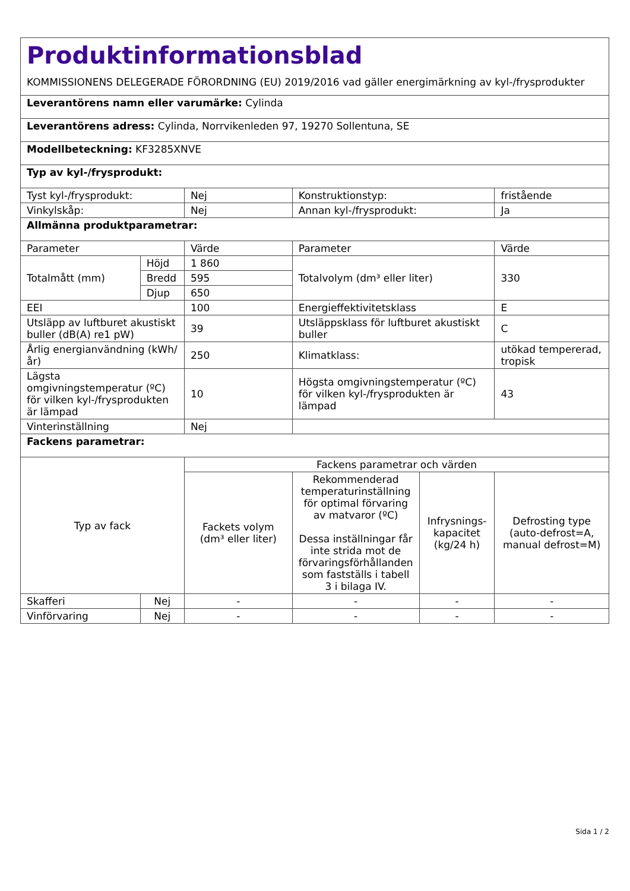| Produktinformationsblad KOMMISSIONENS DELEGERADE FÖRORDNING (EU) 2019/2016 vad gäller energimärkning av kyl-/frysprodukter | | | | | |
| Leverantörens namn eller varumärke: Cylinda | | | | | |
| Leverantörens adress: Cylinda, Norrvikenleden 97, 19270 Sollentuna, SE | | | | | |
| Modellbeteckning: KF3285XNVE | | | | | |
| Typ av kyl-/frysprodukt: | | | | | |
| Tyst kyl-/frysprodukt: | | Nej | Konstruktionstyp: | | fristående |
| Vinkylskåp: | | Nej | Annan kyl-/frysprodukt: | | Ja |
| Allmänna produktparametrar: | | | | | |
| Parameter | | Värde | Parameter | | Värde |
| Totalmått (mm) | Höjd | 1 860 | Totalvolym (dm³ eller liter) | | 330 |
| | Bredd | 595 | | | |
| | Djup | 650 | | | |
| EEI | | 100 | Energieffektivitetsklass | | E |
| Utsläpp av luftburet akustiskt buller (dB(A) re1 pW) | | 39 | Utsläppsklass för luftburet akustiskt buller | | C |
| Årlig energianvändning (kWh/år) | | 250 | Klimatklass: | | utökad tempererad, tropisk |
| Lägsta omgivningstemperatur (ºC) för vilken kyl-/frysprodukten är lämpad | | 10 | Högsta omgivningstemperatur (ºC) för vilken kyl-/frysprodukten är lämpad | | 43 |
| Vinterinställning | | Nej | | | |
| Fackens parametrar: | | | | | |
| Typ av fack | | Fackens parametrar och värden | | | |
| | | Fackets volym (dm³ eller liter) | Rekommenderad temperaturinställning för optimal förvaring av matvaror (ºC) Dessa inställningar får inte strida mot de förvaringsförhållanden som fastställs i tabell 3 i bilaga IV. | Infrysnings-kapacitet (kg/24 h) | Defrosting type (auto-defrost=A, manual defrost=M) |
| Skafferi | Nej | - | - | - | - |
| Vinförvaring | Nej | - | - | - | - |
Sida 1 / 2